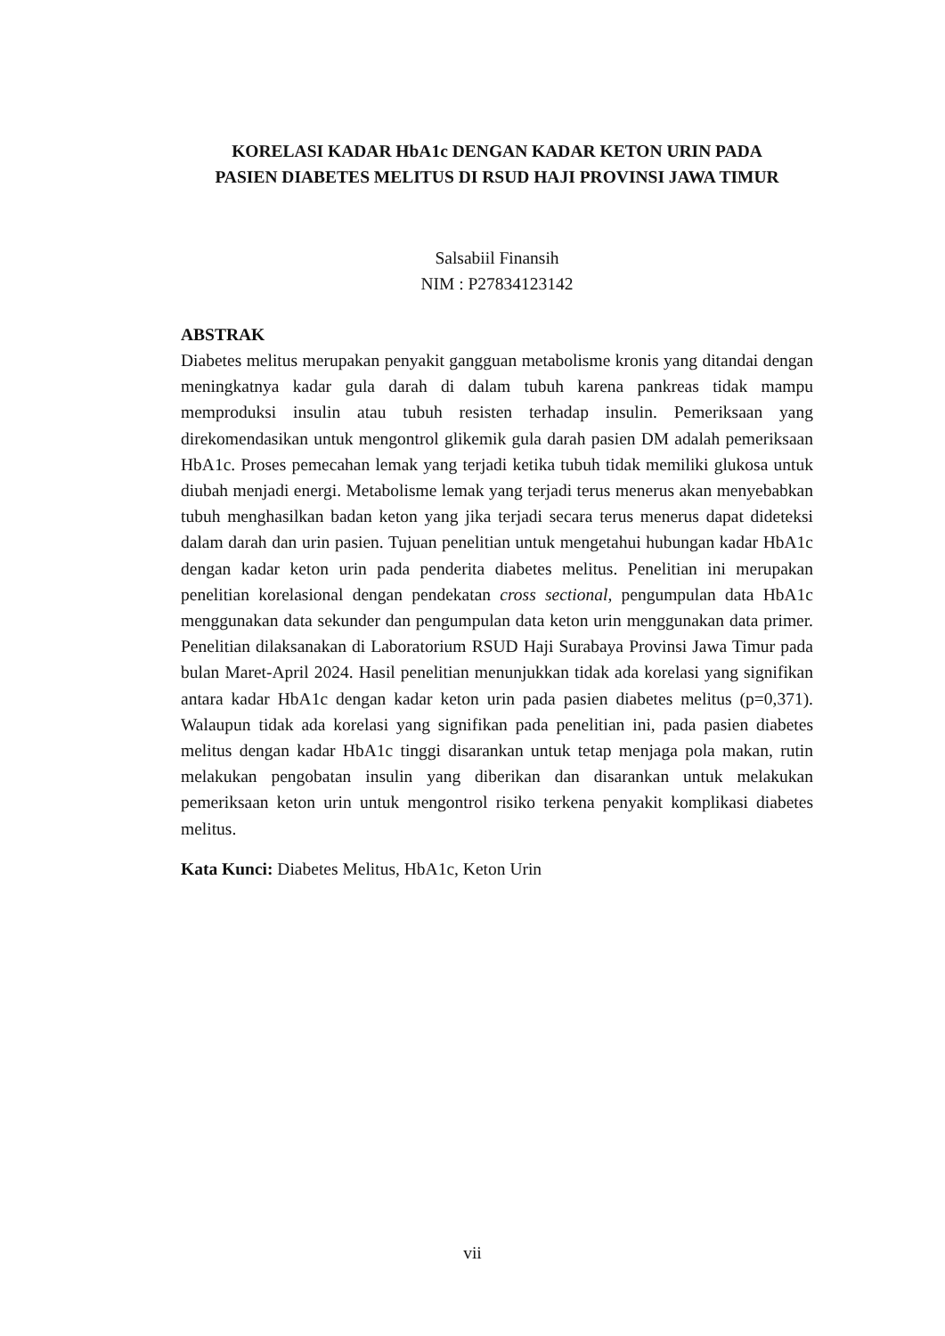KORELASI KADAR HbA1c DENGAN KADAR KETON URIN PADA
PASIEN DIABETES MELITUS DI RSUD HAJI PROVINSI JAWA TIMUR
Salsabiil Finansih
NIM : P27834123142
ABSTRAK
Diabetes melitus merupakan penyakit gangguan metabolisme kronis yang ditandai dengan meningkatnya kadar gula darah di dalam tubuh karena pankreas tidak mampu memproduksi insulin atau tubuh resisten terhadap insulin. Pemeriksaan yang direkomendasikan untuk mengontrol glikemik gula darah pasien DM adalah pemeriksaan HbA1c. Proses pemecahan lemak yang terjadi ketika tubuh tidak memiliki glukosa untuk diubah menjadi energi. Metabolisme lemak yang terjadi terus menerus akan menyebabkan tubuh menghasilkan badan keton yang jika terjadi secara terus menerus dapat dideteksi dalam darah dan urin pasien. Tujuan penelitian untuk mengetahui hubungan kadar HbA1c dengan kadar keton urin pada penderita diabetes melitus. Penelitian ini merupakan penelitian korelasional dengan pendekatan cross sectional, pengumpulan data HbA1c menggunakan data sekunder dan pengumpulan data keton urin menggunakan data primer. Penelitian dilaksanakan di Laboratorium RSUD Haji Surabaya Provinsi Jawa Timur pada bulan Maret-April 2024. Hasil penelitian menunjukkan tidak ada korelasi yang signifikan antara kadar HbA1c dengan kadar keton urin pada pasien diabetes melitus (p=0,371). Walaupun tidak ada korelasi yang signifikan pada penelitian ini, pada pasien diabetes melitus dengan kadar HbA1c tinggi disarankan untuk tetap menjaga pola makan, rutin melakukan pengobatan insulin yang diberikan dan disarankan untuk melakukan pemeriksaan keton urin untuk mengontrol risiko terkena penyakit komplikasi diabetes melitus.
Kata Kunci: Diabetes Melitus, HbA1c, Keton Urin
vii